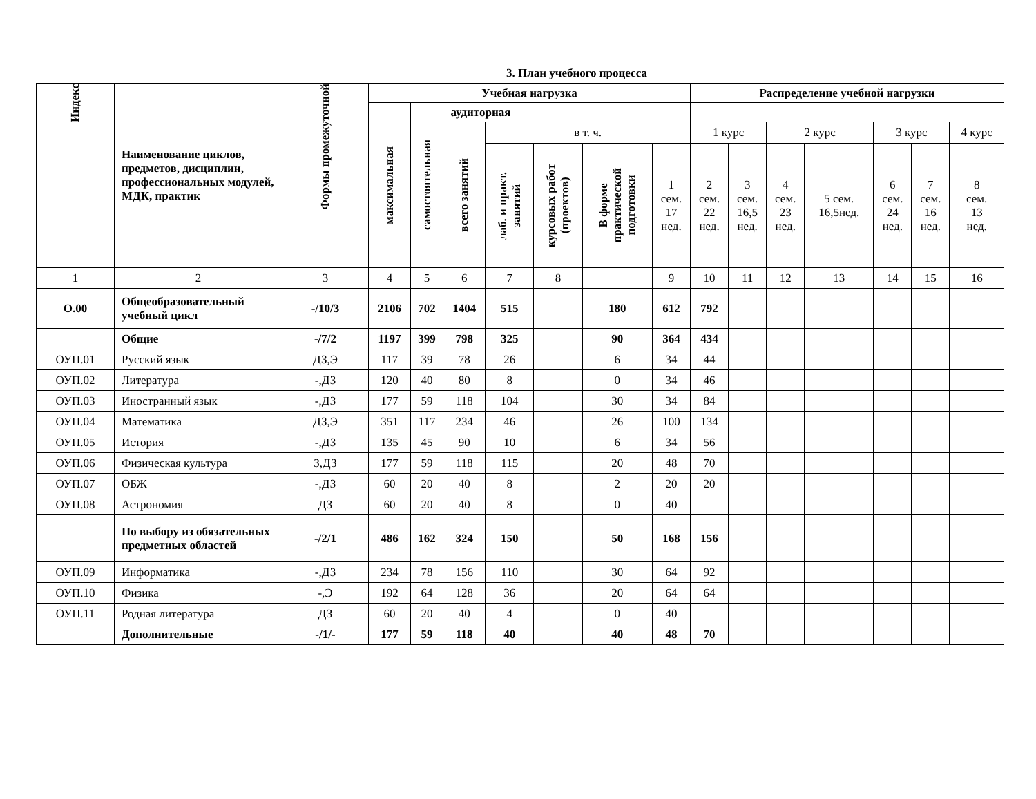3. План учебного процесса
| Индекс | Наименование циклов, предметов, дисциплин, профессиональных модулей, МДК, практик | Формы промежуточной | Учебная нагрузка | | | | | | | Распределение учебной нагрузки | | | | | | |
| --- | --- | --- | --- | --- | --- | --- | --- | --- | --- | --- | --- | --- | --- | --- | --- | --- |
| | | | максимальная | самостоятельная | аудиторная | | | | | | | | | | | |
| | | | | | всего занятий | в т. ч. | | | | 1 курс | | 2 курс | | 3 курс | | 4 курс |
| | | | | | | лаб. и практ. занятий | курсовых работ (проектов) | В форме практической подготовки | 1 сем. 17 нед. | 2 сем. 22 нед. | 3 сем. 16,5 нед. | 4 сем. 23 нед. | 5 сем. 16,5нед. | 6 сем. 24 нед. | 7 сем. 16 нед. | 8 сем. 13 нед. |
| 1 | 2 | 3 | 4 | 5 | 6 | 7 | 8 | | 9 | 10 | 11 | 12 | 13 | 14 | 15 | 16 |
| О.00 | Общеобразовательный учебный цикл | -/10/3 | 2106 | 702 | 1404 | 515 | | 180 | 612 | 792 | | | | | | |
| | Общие | -/7/2 | 1197 | 399 | 798 | 325 | | 90 | 364 | 434 | | | | | | |
| ОУП.01 | Русский язык | ДЗ,Э | 117 | 39 | 78 | 26 | | 6 | 34 | 44 | | | | | | |
| ОУП.02 | Литература | -,ДЗ | 120 | 40 | 80 | 8 | | 0 | 34 | 46 | | | | | | |
| ОУП.03 | Иностранный язык | -,ДЗ | 177 | 59 | 118 | 104 | | 30 | 34 | 84 | | | | | | |
| ОУП.04 | Математика | ДЗ,Э | 351 | 117 | 234 | 46 | | 26 | 100 | 134 | | | | | | |
| ОУП.05 | История | -,ДЗ | 135 | 45 | 90 | 10 | | 6 | 34 | 56 | | | | | | |
| ОУП.06 | Физическая культура | З,ДЗ | 177 | 59 | 118 | 115 | | 20 | 48 | 70 | | | | | | |
| ОУП.07 | ОБЖ | -,ДЗ | 60 | 20 | 40 | 8 | | 2 | 20 | 20 | | | | | | |
| ОУП.08 | Астрономия | ДЗ | 60 | 20 | 40 | 8 | | 0 | 40 | | | | | | | |
| | По выбору из обязательных предметных областей | -/2/1 | 486 | 162 | 324 | 150 | | 50 | 168 | 156 | | | | | | |
| ОУП.09 | Информатика | -,ДЗ | 234 | 78 | 156 | 110 | | 30 | 64 | 92 | | | | | | |
| ОУП.10 | Физика | -,Э | 192 | 64 | 128 | 36 | | 20 | 64 | 64 | | | | | | |
| ОУП.11 | Родная литература | ДЗ | 60 | 20 | 40 | 4 | | 0 | 40 | | | | | | | |
| | Дополнительные | -/1/- | 177 | 59 | 118 | 40 | | 40 | 48 | 70 | | | | | | |